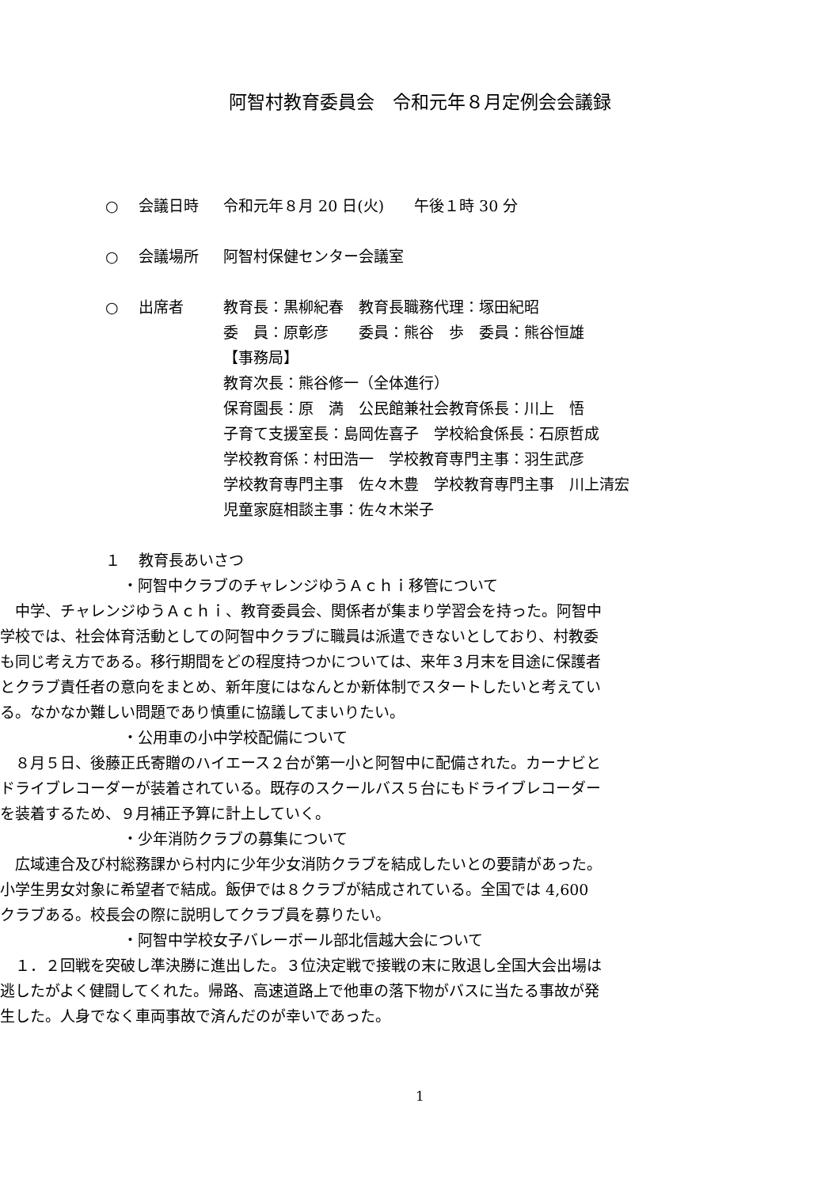阿智村教育委員会　令和元年８月定例会会議録
○ 会議日時 令和元年８月 20 日(火)　　午後１時 30 分
○ 会議場所 阿智村保健センター会議室
○ 出席者 教育長：黒柳紀春　教育長職務代理：塚田紀昭
委　員：原彰彦　　委員：熊谷　歩　委員：熊谷恒雄
【事務局】
教育次長：熊谷修一（全体進行）
保育園長：原　満　公民館兼社会教育係長：川上　悟
子育て支援室長：島岡佐喜子　学校給食係長：石原哲成
学校教育係：村田浩一　学校教育専門主事：羽生武彦
学校教育専門主事　佐々木豊　学校教育専門主事　川上清宏
児童家庭相談主事：佐々木栄子
１ 教育長あいさつ
・阿智中クラブのチャレンジゆうＡｃｈｉ移管について
中学、チャレンジゆうＡｃｈｉ、教育委員会、関係者が集まり学習会を持った。阿智中学校では、社会体育活動としての阿智中クラブに職員は派遣できないとしており、村教委も同じ考え方である。移行期間をどの程度持つかについては、来年３月末を目途に保護者とクラブ責任者の意向をまとめ、新年度にはなんとか新体制でスタートしたいと考えている。なかなか難しい問題であり慎重に協議してまいりたい。
・公用車の小中学校配備について
８月５日、後藤正氏寄贈のハイエース２台が第一小と阿智中に配備された。カーナビとドライブレコーダーが装着されている。既存のスクールバス５台にもドライブレコーダーを装着するため、９月補正予算に計上していく。
・少年消防クラブの募集について
広域連合及び村総務課から村内に少年少女消防クラブを結成したいとの要請があった。小学生男女対象に希望者で結成。飯伊では８クラブが結成されている。全国では 4,600 クラブある。校長会の際に説明してクラブ員を募りたい。
・阿智中学校女子バレーボール部北信越大会について
１．２回戦を突破し準決勝に進出した。３位決定戦で接戦の末に敗退し全国大会出場は逃したがよく健闘してくれた。帰路、高速道路上で他車の落下物がバスに当たる事故が発生した。人身でなく車両事故で済んだのが幸いであった。
1